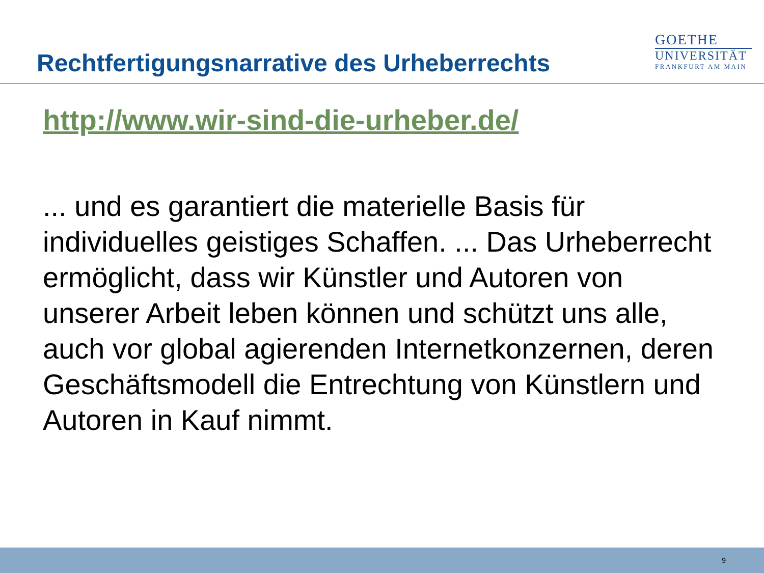Rechtfertigungsnarrative des Urheberrechts
GOETHE
UNIVERSITÄT
FRANKFURT AM MAIN
http://www.wir-sind-die-urheber.de/
... und es garantiert die materielle Basis für individuelles geistiges Schaffen. ... Das Urheberrecht ermöglicht, dass wir Künstler und Autoren von unserer Arbeit leben können und schützt uns alle, auch vor global agierenden Internetkonzernen, deren Geschäftsmodell die Entrechtung von Künstlern und Autoren in Kauf nimmt.
9